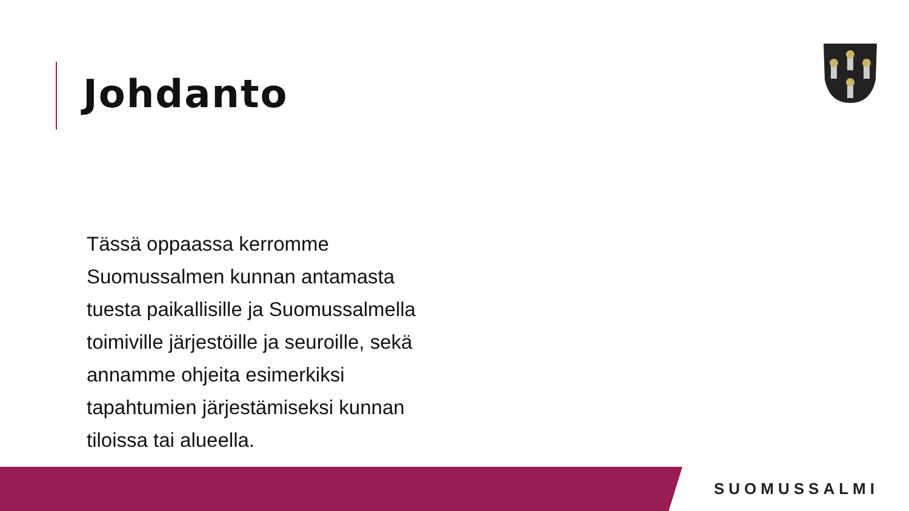Johdanto
Tässä oppaassa kerromme Suomussalmen kunnan antamasta tuesta paikallisille ja Suomussalmella toimiville järjestöille ja seuroille, sekä annamme ohjeita esimerkiksi tapahtumien järjestämiseksi kunnan tiloissa tai alueella.
SUOMUSSALMI